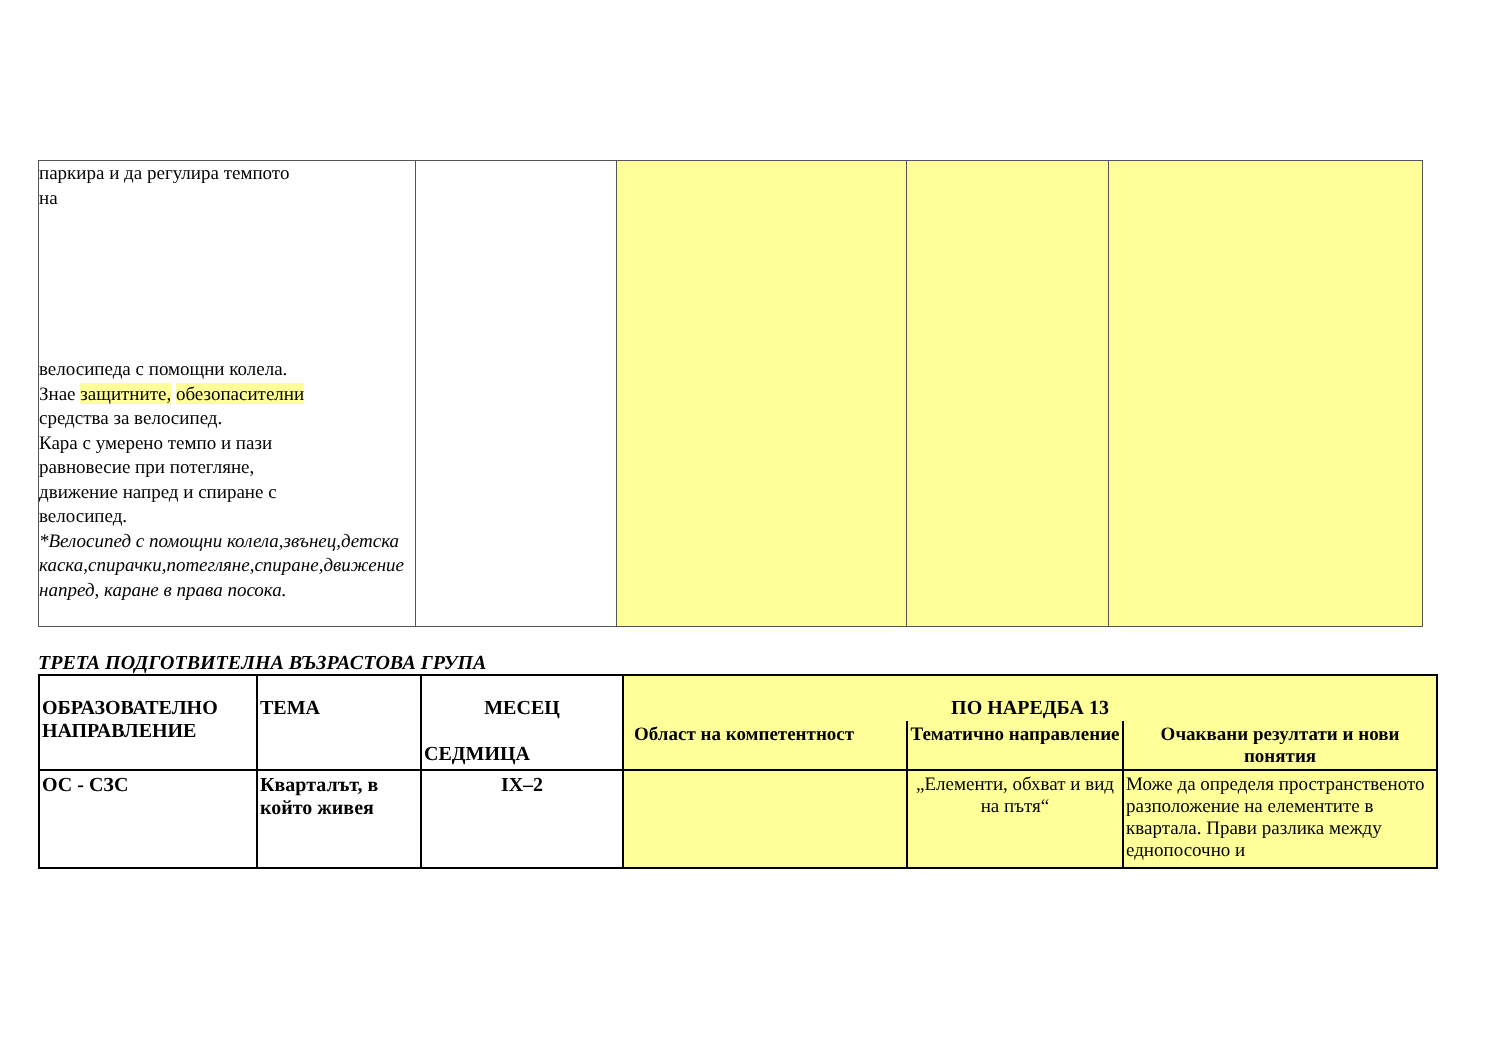| паркира и да регулира темпото на велосипеда с помощни колела. Знае защитните, обезопасителни средства за велосипед. Кара с умерено темпо и пази равновесие при потегляне, движение напред и спиране с велосипед. *Велосипед с помощни колела,звънец,детска каска,спирачки,потегляне,спиране,движение напред, каране в права посока. | | | | |
ТРЕТА ПОДГОТВИТЕЛНА ВЪЗРАСТОВА ГРУПА
| ОБРАЗОВАТЕЛНО НАПРАВЛЕНИЕ | ТЕМА | МЕСЕЦ СЕДМИЦА | ПО НАРЕДБА 13 | | |
| | | | Област на компетентност | Тематично направление | Очаквани резултати и нови понятия |
| ОС - СЗС | Кварталът, в който живея | IX–2 | | „Елементи, обхват и вид на пътя“ | Може да определя пространственото разположение на елементите в квартала. Прави разлика между еднопосочно и |